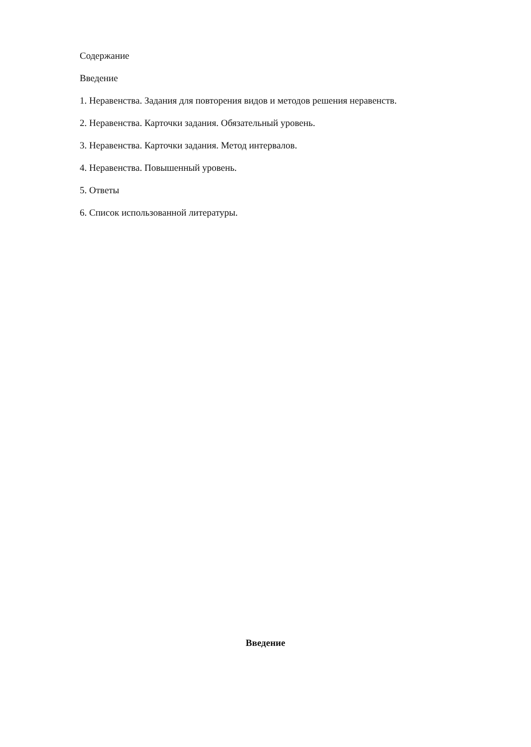Содержание
Введение
1. Неравенства. Задания для повторения видов и методов решения неравенств.
2. Неравенства. Карточки задания. Обязательный уровень.
3. Неравенства. Карточки задания. Метод интервалов.
4. Неравенства. Повышенный уровень.
5. Ответы
6. Список использованной литературы.
Введение